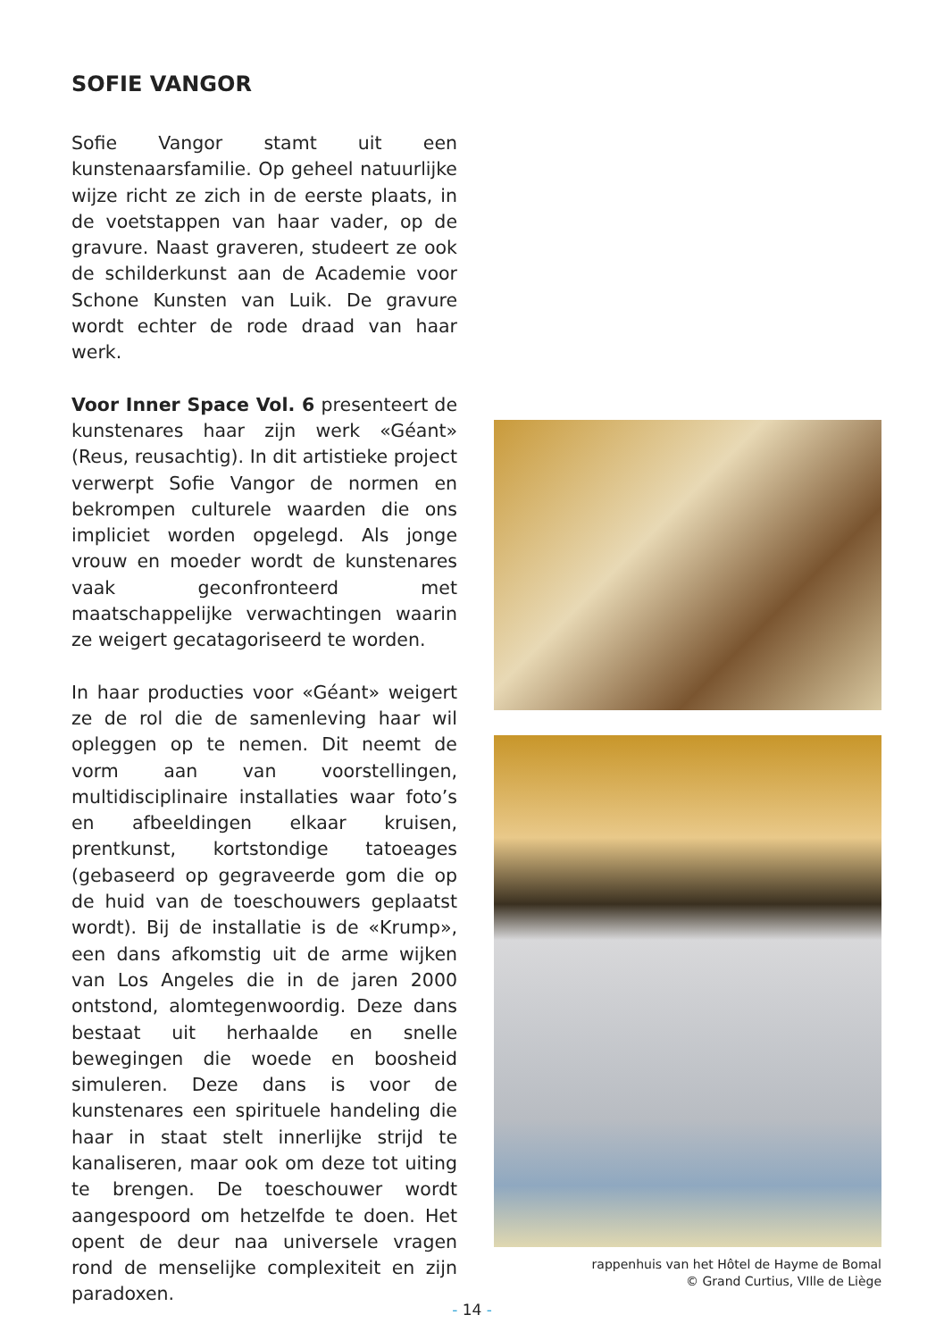SOFIE VANGOR
Sofie Vangor stamt uit een kunstenaarsfamilie. Op geheel natuurlijke wijze richt ze zich in de eerste plaats, in de voetstappen van haar vader, op de gravure. Naast graveren, studeert ze ook de schilderkunst aan de Academie voor Schone Kunsten van Luik. De gravure wordt echter de rode draad van haar werk.
Voor Inner Space Vol. 6 presenteert de kunstenares haar zijn werk «Géant» (Reus, reusachtig). In dit artistieke project verwerpt Sofie Vangor de normen en bekrompen culturele waarden die ons impliciet worden opgelegd. Als jonge vrouw en moeder wordt de kunstenares vaak geconfronteerd met maatschappelijke verwachtingen waarin ze weigert gecatagoriseerd te worden.
In haar producties voor «Géant» weigert ze de rol die de samenleving haar wil opleggen op te nemen. Dit neemt de vorm aan van voorstellingen, multidisciplinaire installaties waar foto’s en afbeeldingen elkaar kruisen, prentkunst, kortstondige tatoeages (gebaseerd op gegraveerde gom die op de huid van de toeschouwers geplaatst wordt). Bij de installatie is de «Krump», een dans afkomstig uit de arme wijken van Los Angeles die in de jaren 2000 ontstond, alomtegenwoordig. Deze dans bestaat uit herhaalde en snelle bewegingen die woede en boosheid simuleren. Deze dans is voor de kunstenares een spirituele handeling die haar in staat stelt innerlijke strijd te kanaliseren, maar ook om deze tot uiting te brengen. De toeschouwer wordt aangespoord om hetzelfde te doen. Het opent de deur naa universele vragen rond de menselijke complexiteit en zijn paradoxen.
rappenhuis van het Hôtel de Hayme de Bomal
© Grand Curtius, VIlle de Liège
- 14 -